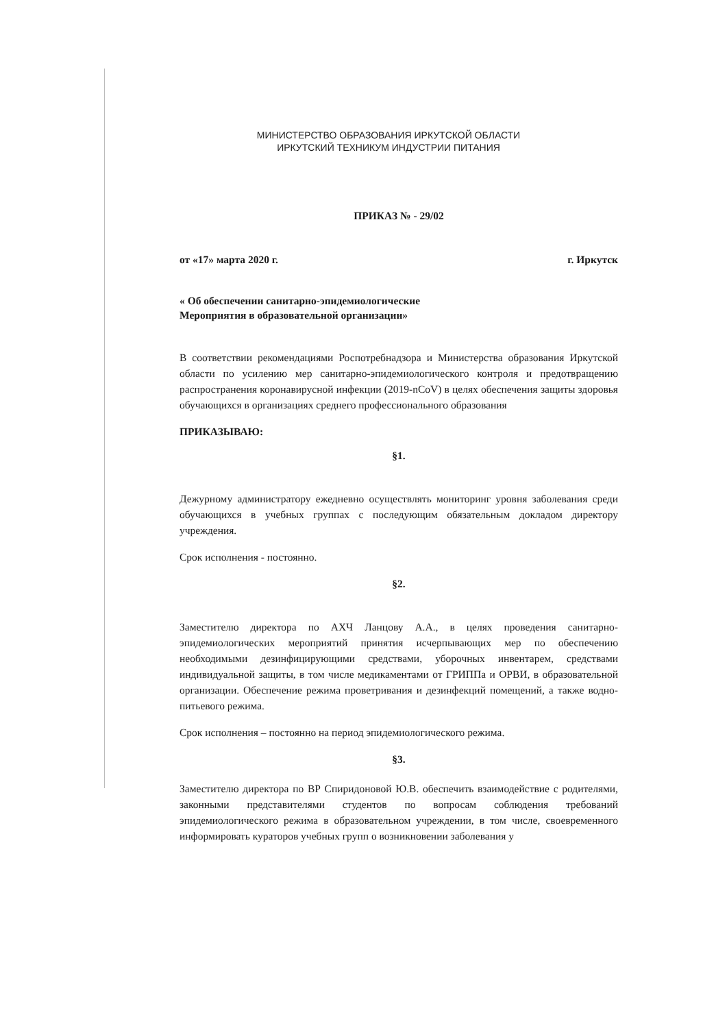МИНИСТЕРСТВО ОБРАЗОВАНИЯ ИРКУТСКОЙ ОБЛАСТИ
ИРКУТСКИЙ ТЕХНИКУМ ИНДУСТРИИ ПИТАНИЯ
ПРИКАЗ № - 29/02
от «17» марта 2020 г. г. Иркутск
« Об обеспечении санитарно-эпидемиологические
Мероприятия в образовательной организации»
В соответствии рекомендациями Роспотребнадзора и Министерства образования Иркутской области по усилению мер санитарно-эпидемиологического контроля и предотвращению распространения коронавирусной инфекции (2019-nCoV) в целях обеспечения защиты здоровья обучающихся в организациях среднего профессионального образования
ПРИКАЗЫВАЮ:
§1.
Дежурному администратору ежедневно осуществлять мониторинг уровня заболевания среди обучающихся в учебных группах с последующим обязательным докладом директору учреждения.
Срок исполнения - постоянно.
§2.
Заместителю директора по АХЧ Ланцову А.А., в целях проведения санитарно-эпидемиологических мероприятий принятия исчерпывающих мер по обеспечению необходимыми дезинфицирующими средствами, уборочных инвентарем, средствами индивидуальной защиты, в том числе медикаментами от ГРИППа и ОРВИ, в образовательной организации. Обеспечение режима проветривания и дезинфекций помещений, а также водно-питьевого режима.
Срок исполнения – постоянно на период эпидемиологического режима.
§3.
Заместителю директора по ВР Спиридоновой Ю.В. обеспечить взаимодействие с родителями, законными представителями студентов по вопросам соблюдения требований эпидемиологического режима в образовательном учреждении, в том числе, своевременного информировать кураторов учебных групп о возникновении заболевания у